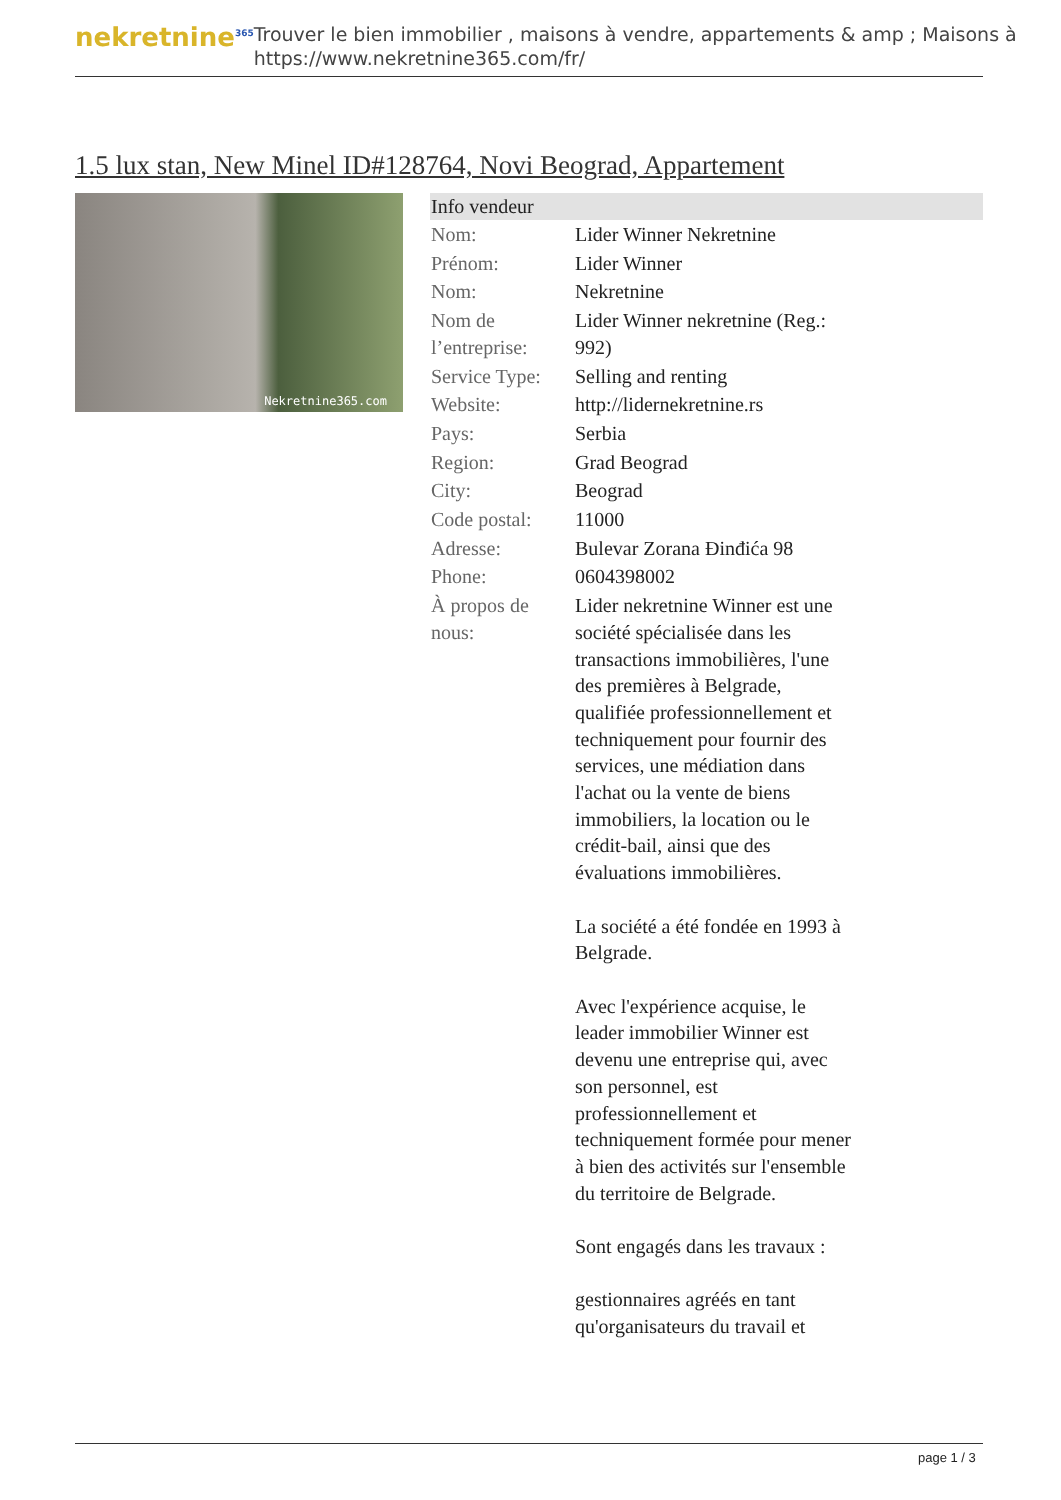nekretnine<sup>365</sup>
Trouver le bien immobilier , maisons à vendre, appartements & amp ; Maisons à
https://www.nekretnine365.com/fr/
1.5 lux stan, New Minel ID#128764, Novi Beograd, Appartement
Nekretnine365.com
| Info vendeur | |
| --- | --- |
| Nom: | Lider Winner Nekretnine |
| Prénom: | Lider Winner |
| Nom: | Nekretnine |
| Nom de l’entreprise: | Lider Winner nekretnine (Reg.: 992) |
| Service Type: | Selling and renting |
| Website: | http://lidernekretnine.rs |
| Pays: | Serbia |
| Region: | Grad Beograd |
| City: | Beograd |
| Code postal: | 11000 |
| Adresse: | Bulevar Zorana Đinđića 98 |
| Phone: | 0604398002 |
| À propos de nous: | Lider nekretnine Winner est une société spécialisée dans les transactions immobilières, l'une des premières à Belgrade, qualifiée professionnellement et techniquement pour fournir des services, une médiation dans l'achat ou la vente de biens immobiliers, la location ou le crédit-bail, ainsi que des évaluations immobilières. La société a été fondée en 1993 à Belgrade. Avec l'expérience acquise, le leader immobilier Winner est devenu une entreprise qui, avec son personnel, est professionnellement et techniquement formée pour mener à bien des activités sur l'ensemble du territoire de Belgrade. Sont engagés dans les travaux : gestionnaires agréés en tant qu'organisateurs du travail et |
page 1 / 3